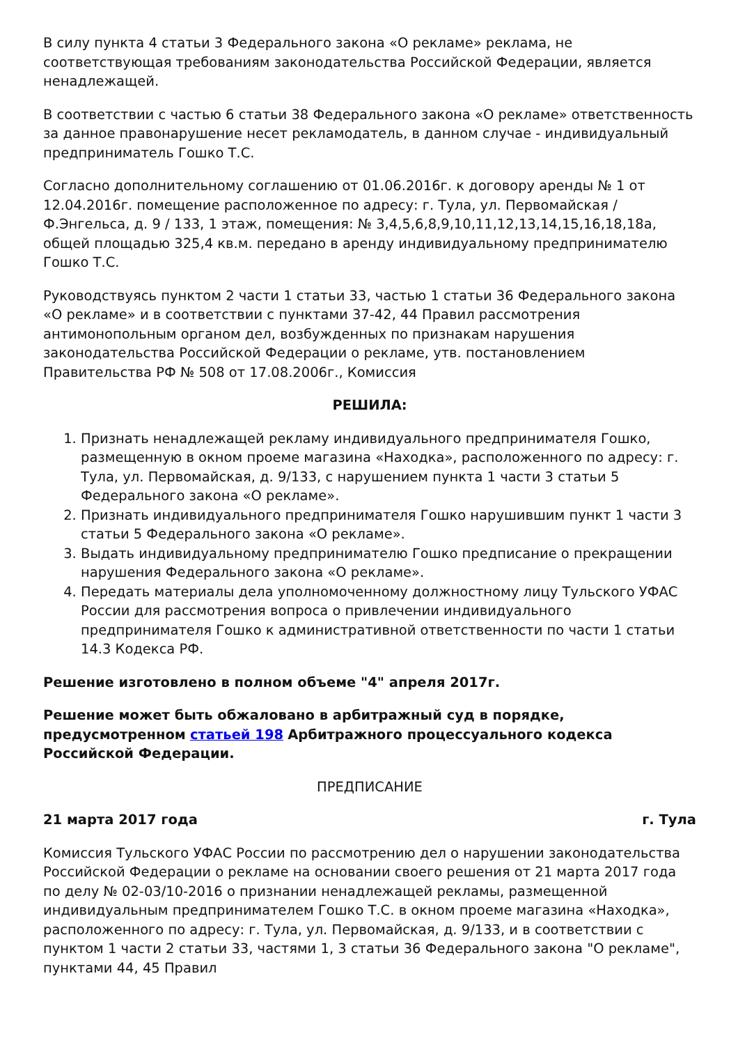В силу пункта 4 статьи 3 Федерального закона «О рекламе» реклама, не соответствующая требованиям законодательства Российской Федерации, является ненадлежащей.
В соответствии с частью 6 статьи 38 Федерального закона «О рекламе» ответственность за данное правонарушение несет рекламодатель, в данном случае - индивидуальный предприниматель Гошко Т.С.
Согласно дополнительному соглашению от 01.06.2016г. к договору аренды № 1 от 12.04.2016г. помещение расположенное по адресу: г. Тула, ул. Первомайская / Ф.Энгельса, д. 9 / 133, 1 этаж, помещения: № 3,4,5,6,8,9,10,11,12,13,14,15,16,18,18а, общей площадью 325,4 кв.м. передано в аренду индивидуальному предпринимателю Гошко Т.С.
Руководствуясь пунктом 2 части 1 статьи 33, частью 1 статьи 36 Федерального закона «О рекламе» и в соответствии с пунктами 37-42, 44 Правил рассмотрения антимонопольным органом дел, возбужденных по признакам нарушения законодательства Российской Федерации о рекламе, утв. постановлением Правительства РФ № 508 от 17.08.2006г., Комиссия
РЕШИЛА:
1. Признать ненадлежащей рекламу индивидуального предпринимателя Гошко, размещенную в окном проеме магазина «Находка», расположенного по адресу: г. Тула, ул. Первомайская, д. 9/133, с нарушением пункта 1 части 3 статьи 5 Федерального закона «О рекламе».
2. Признать индивидуального предпринимателя Гошко нарушившим пункт 1 части 3 статьи 5 Федерального закона «О рекламе».
3. Выдать индивидуальному предпринимателю Гошко предписание о прекращении нарушения Федерального закона «О рекламе».
4. Передать материалы дела уполномоченному должностному лицу Тульского УФАС России для рассмотрения вопроса о привлечении индивидуального предпринимателя Гошко к административной ответственности по части 1 статьи 14.3 Кодекса РФ.
Решение изготовлено в полном объеме "4" апреля 2017г.
Решение может быть обжаловано в арбитражный суд в порядке, предусмотренном статьей 198 Арбитражного процессуального кодекса Российской Федерации.
ПРЕДПИСАНИЕ
21 марта 2017 года г. Тула
Комиссия Тульского УФАС России по рассмотрению дел о нарушении законодательства Российской Федерации о рекламе на основании своего решения от 21 марта 2017 года по делу № 02-03/10-2016 о признании ненадлежащей рекламы, размещенной индивидуальным предпринимателем Гошко Т.С. в окном проеме магазина «Находка», расположенного по адресу: г. Тула, ул. Первомайская, д. 9/133, и в соответствии с пунктом 1 части 2 статьи 33, частями 1, 3 статьи 36 Федерального закона "О рекламе", пунктами 44, 45 Правил